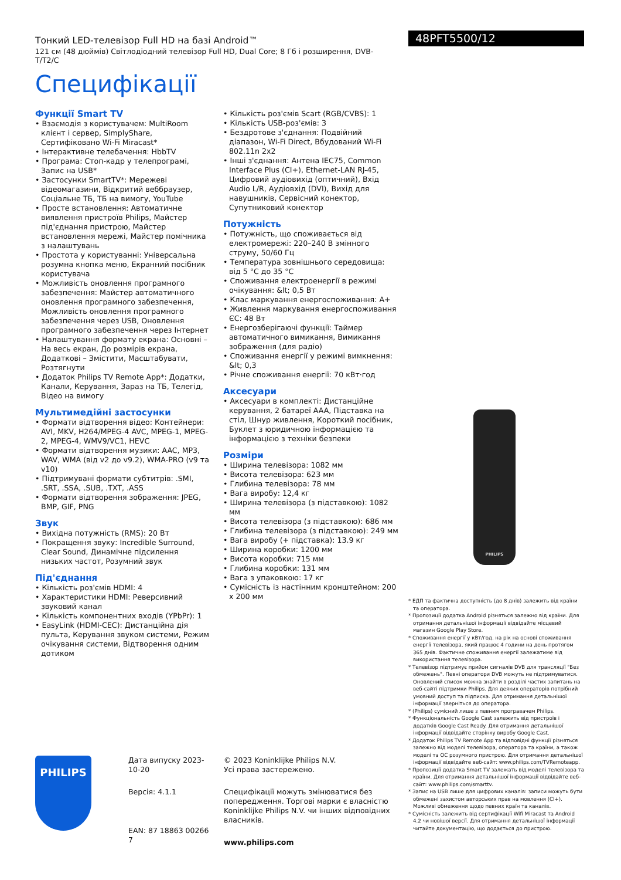Тонкий LED-телевізор Full HD на базі Android™
121 см (48 дюймів) Світлодіодний телевізор Full HD, Dual Core; 8 Гб і розширення, DVB-T/T2/C
Специфікації
48PFT5500/12
Функції Smart TV
• Взаємодія з користувачем: MultiRoom клієнт і сервер, SimplyShare, Сертифіковано Wi-Fi Miracast*
• Інтерактивне телебачення: HbbTV
• Програма: Стоп-кадр у телепрограмі, Запис на USB*
• Застосунки SmartTV*: Мережеві відеомагазини, Відкритий веббраузер, Соціальне ТБ, ТБ на вимогу, YouTube
• Просте встановлення: Автоматичне виявлення пристроїв Philips, Майстер під'єднання пристрою, Майстер встановлення мережі, Майстер помічника з налаштувань
• Простота у користуванні: Універсальна розумна кнопка меню, Екранний посібник користувача
• Можливість оновлення програмного забезпечення: Майстер автоматичного оновлення програмного забезпечення, Можливість оновлення програмного забезпечення через USB, Оновлення програмного забезпечення через Інтернет
• Налаштування формату екрана: Основні – На весь екран, До розмірів екрана, Додаткові – Змістити, Масштабувати, Розтягнути
• Додаток Philips TV Remote App*: Додатки, Канали, Керування, Зараз на ТБ, Телегід, Відео на вимогу
Мультимедійні застосунки
• Формати відтворення відео: Контейнери: AVI, MKV, H264/MPEG-4 AVC, MPEG-1, MPEG-2, MPEG-4, WMV9/VC1, HEVC
• Формати відтворення музики: AAC, MP3, WAV, WMA (від v2 до v9.2), WMA-PRO (v9 та v10)
• Підтримувані формати субтитрів: .SMI, .SRT, .SSA, .SUB, .TXT, .ASS
• Формати відтворення зображення: JPEG, BMP, GIF, PNG
Звук
• Вихідна потужність (RMS): 20 Вт
• Покращення звуку: Incredible Surround, Clear Sound, Динамічне підсилення низьких частот, Розумний звук
Під'єднання
• Кількість роз'ємів HDMI: 4
• Характеристики HDMI: Реверсивний звуковий канал
• Кількість компонентних входів (YPbPr): 1
• EasyLink (HDMI-CEC): Дистанційна дія пульта, Керування звуком системи, Режим очікування системи, Відтворення одним дотиком
• Кількість роз'ємів Scart (RGB/CVBS): 1
• Кількість USB-роз'ємів: 3
• Бездротове з'єднання: Подвійний діапазон, Wi-Fi Direct, Вбудований Wi-Fi 802.11n 2x2
• Інші з'єднання: Антена IEC75, Common Interface Plus (CI+), Ethernet-LAN RJ-45, Цифровий аудіовихід (оптичний), Вхід Audio L/R, Аудіовхід (DVI), Вихід для навушників, Сервісний конектор, Супутниковий конектор
Потужність
• Потужність, що споживається від електромережі: 220–240 В змінного струму, 50/60 Гц
• Температура зовнішнього середовища: від 5 °C до 35 °C
• Споживання електроенергії в режимі очікування: &lt; 0,5 Вт
• Клас маркування енергоспоживання: A+
• Живлення маркування енергоспоживання ЄС: 48 Вт
• Енергозберігаючі функції: Таймер автоматичного вимикання, Вимикання зображення (для радіо)
• Споживання енергії у режимі вимкнення: &lt; 0,3
• Річне споживання енергії: 70 кВт·год
Аксесуари
• Аксесуари в комплекті: Дистанційне керування, 2 батареї AAA, Підставка на стіл, Шнур живлення, Короткий посібник, Буклет з юридичною інформацією та інформацією з техніки безпеки
Розміри
• Ширина телевізора: 1082 мм
• Висота телевізора: 623 мм
• Глибина телевізора: 78 мм
• Вага виробу: 12,4 кг
• Ширина телевізора (з підставкою): 1082 мм
• Висота телевізора (з підставкою): 686 мм
• Глибина телевізора (з підставкою): 249 мм
• Вага виробу (+ підставка): 13.9 кг
• Ширина коробки: 1200 мм
• Висота коробки: 715 мм
• Глибина коробки: 131 мм
• Вага з упаковкою: 17 кг
• Сумісність із настінним кронштейном: 200 x 200 мм
PHILIPS
* ЕДП та фактична доступність (до 8 днів) залежить від країни та оператора.
* Пропозиції додатка Android різняться залежно від країни. Для отримання детальнішої інформації відвідайте місцевий магазин Google Play Store.
* Споживання енергії у кВт/год. на рік на основі споживання енергії телевізора, який працює 4 години на день протягом 365 днів. Фактичне споживання енергії залежатиме від використання телевізора.
* Телевізор підтримує прийом сигналів DVB для трансляції "Без обмежень". Певні оператори DVB можуть не підтримуватися. Оновлений список можна знайти в розділі частих запитань на веб-сайті підтримки Philips. Для деяких операторів потрібний умовний доступ та підписка. Для отримання детальнішої інформації зверніться до оператора.
* (Philips) сумісний лише з певним програвачем Philips.
* Функціональність Google Cast залежить від пристроїв і додатків Google Cast Ready. Для отримання детальнішої інформації відвідайте сторінку виробу Google Cast.
* Додаток Philips TV Remote App та відповідні функції різняться залежно від моделі телевізора, оператора та країни, а також моделі та ОС розумного пристрою. Для отримання детальнішої інформації відвідайте веб-сайт: www.philips.com/TVRemoteapp.
* Пропозиції додатка Smart TV залежать від моделі телевізора та країни. Для отримання детальнішої інформації відвідайте веб-сайт: www.philips.com/smarttv.
* Запис на USB лише для цифрових каналів: записи можуть бути обмежені захистом авторських прав на мовлення (CI+). Можливі обмеження щодо певних країн та каналів.
* Сумісність залежить від сертифікації Wifi Miracast та Android 4.2 чи новішої версії. Для отримання детальнішої інформації читайте документацію, що додається до пристрою.
PHILIPS
Дата випуску 2023-10-20
Версія: 4.1.1
EAN: 87 18863 00266 7
© 2023 Koninklijke Philips N.V.
Усі права застережено.
Специфікації можуть змінюватися без попередження. Торгові марки є власністю Koninklijke Philips N.V. чи інших відповідних власників.
www.philips.com